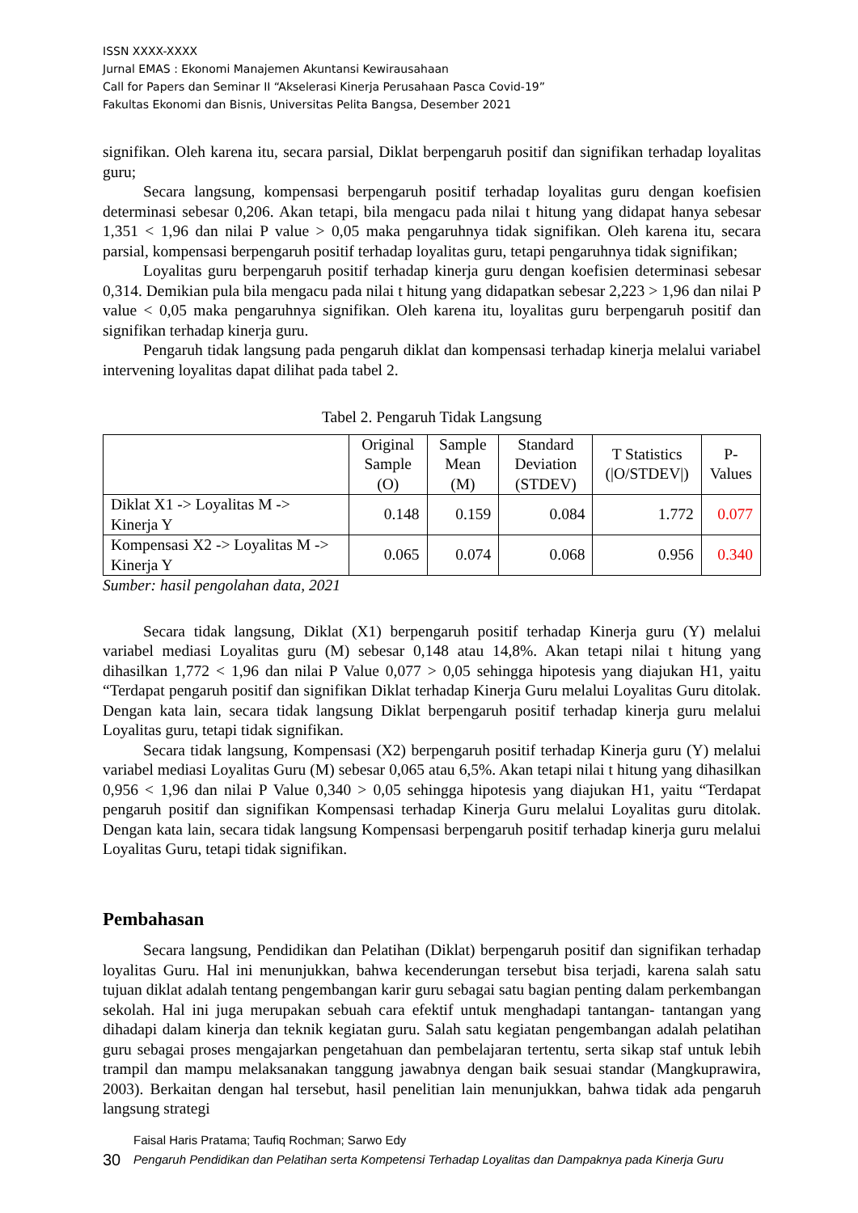ISSN XXXX-XXXX
Jurnal EMAS : Ekonomi Manajemen Akuntansi Kewirausahaan
Call for Papers dan Seminar II “Akselerasi Kinerja Perusahaan Pasca Covid-19”
Fakultas Ekonomi dan Bisnis, Universitas Pelita Bangsa, Desember 2021
signifikan. Oleh karena itu, secara parsial, Diklat berpengaruh positif dan signifikan terhadap loyalitas guru;
Secara langsung, kompensasi berpengaruh positif terhadap loyalitas guru dengan koefisien determinasi sebesar 0,206. Akan tetapi, bila mengacu pada nilai t hitung yang didapat hanya sebesar 1,351 < 1,96 dan nilai P value > 0,05 maka pengaruhnya tidak signifikan. Oleh karena itu, secara parsial, kompensasi berpengaruh positif terhadap loyalitas guru, tetapi pengaruhnya tidak signifikan;
Loyalitas guru berpengaruh positif terhadap kinerja guru dengan koefisien determinasi sebesar 0,314. Demikian pula bila mengacu pada nilai t hitung yang didapatkan sebesar 2,223 > 1,96 dan nilai P value < 0,05 maka pengaruhnya signifikan. Oleh karena itu, loyalitas guru berpengaruh positif dan signifikan terhadap kinerja guru.
Pengaruh tidak langsung pada pengaruh diklat dan kompensasi terhadap kinerja melalui variabel intervening loyalitas dapat dilihat pada tabel 2.
Tabel 2. Pengaruh Tidak Langsung
| | Original Sample (O) | Sample Mean (M) | Standard Deviation (STDEV) | T Statistics (/O/STDEV/) | P-Values |
| --- | --- | --- | --- | --- | --- |
| Diklat X1 -> Loyalitas M -> Kinerja Y | 0.148 | 0.159 | 0.084 | 1.772 | 0.077 |
| Kompensasi X2 -> Loyalitas M -> Kinerja Y | 0.065 | 0.074 | 0.068 | 0.956 | 0.340 |
Sumber: hasil pengolahan data, 2021
Secara tidak langsung, Diklat (X1) berpengaruh positif terhadap Kinerja guru (Y) melalui variabel mediasi Loyalitas guru (M) sebesar 0,148 atau 14,8%. Akan tetapi nilai t hitung yang dihasilkan 1,772 < 1,96 dan nilai P Value 0,077 > 0,05 sehingga hipotesis yang diajukan H1, yaitu “Terdapat pengaruh positif dan signifikan Diklat terhadap Kinerja Guru melalui Loyalitas Guru ditolak. Dengan kata lain, secara tidak langsung Diklat berpengaruh positif terhadap kinerja guru melalui Loyalitas guru, tetapi tidak signifikan.
Secara tidak langsung, Kompensasi (X2) berpengaruh positif terhadap Kinerja guru (Y) melalui variabel mediasi Loyalitas Guru (M) sebesar 0,065 atau 6,5%. Akan tetapi nilai t hitung yang dihasilkan 0,956 < 1,96 dan nilai P Value 0,340 > 0,05 sehingga hipotesis yang diajukan H1, yaitu “Terdapat pengaruh positif dan signifikan Kompensasi terhadap Kinerja Guru melalui Loyalitas guru ditolak. Dengan kata lain, secara tidak langsung Kompensasi berpengaruh positif terhadap kinerja guru melalui Loyalitas Guru, tetapi tidak signifikan.
Pembahasan
Secara langsung, Pendidikan dan Pelatihan (Diklat) berpengaruh positif dan signifikan terhadap loyalitas Guru. Hal ini menunjukkan, bahwa kecenderungan tersebut bisa terjadi, karena salah satu tujuan diklat adalah tentang pengembangan karir guru sebagai satu bagian penting dalam perkembangan sekolah. Hal ini juga merupakan sebuah cara efektif untuk menghadapi tantangan- tantangan yang dihadapi dalam kinerja dan teknik kegiatan guru. Salah satu kegiatan pengembangan adalah pelatihan guru sebagai proses mengajarkan pengetahuan dan pembelajaran tertentu, serta sikap staf untuk lebih trampil dan mampu melaksanakan tanggung jawabnya dengan baik sesuai standar (Mangkuprawira, 2003). Berkaitan dengan hal tersebut, hasil penelitian lain menunjukkan, bahwa tidak ada pengaruh langsung strategi
30
Faisal Haris Pratama; Taufiq Rochman; Sarwo Edy
Pengaruh Pendidikan dan Pelatihan serta Kompetensi Terhadap Loyalitas dan Dampaknya pada Kinerja Guru